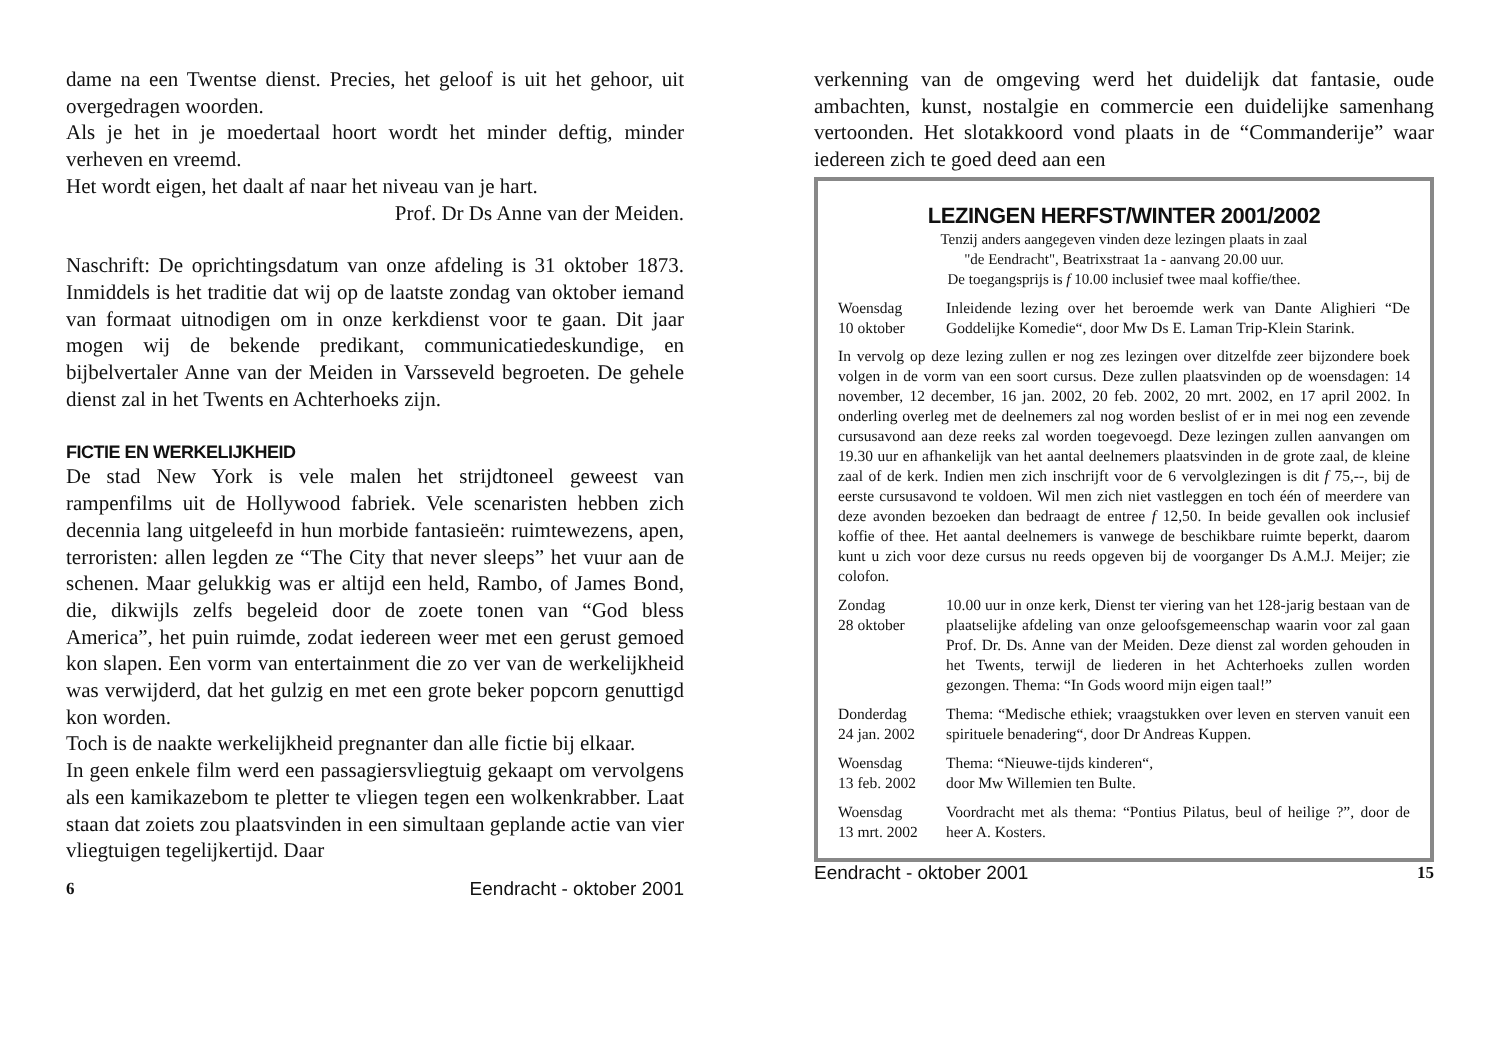dame na een Twentse dienst. Precies, het geloof is uit het gehoor, uit overgedragen woorden.
Als je het in je moedertaal hoort wordt het minder deftig, minder verheven en vreemd.
Het wordt eigen, het daalt af naar het niveau van je hart.
Prof. Dr Ds Anne van der Meiden.
Naschrift: De oprichtingsdatum van onze afdeling is 31 oktober 1873. Inmiddels is het traditie dat wij op de laatste zondag van oktober iemand van formaat uitnodigen om in onze kerkdienst voor te gaan. Dit jaar mogen wij de bekende predikant, communicatiedeskundige, en bijbelvertaler Anne van der Meiden in Varsseveld begroeten. De gehele dienst zal in het Twents en Achterhoeks zijn.
FICTIE EN WERKELIJKHEID
De stad New York is vele malen het strijdtoneel geweest van rampenfilms uit de Hollywood fabriek. Vele scenaristen hebben zich decennia lang uitgeleefd in hun morbide fantasieën: ruimtewezens, apen, terroristen: allen legden ze “The City that never sleeps” het vuur aan de schenen. Maar gelukkig was er altijd een held, Rambo, of James Bond, die, dikwijls zelfs begeleid door de zoete tonen van “God bless America”, het puin ruimde, zodat iedereen weer met een gerust gemoed kon slapen. Een vorm van entertainment die zo ver van de werkelijkheid was verwijderd, dat het gulzig en met een grote beker popcorn genuttigd kon worden.
Toch is de naakte werkelijkheid pregnanter dan alle fictie bij elkaar.
In geen enkele film werd een passagiersvliegtuig gekaapt om vervolgens als een kamikazebom te pletter te vliegen tegen een wolkenkrabber. Laat staan dat zoiets zou plaatsvinden in een simultaan geplande actie van vier vliegtuigen tegelijkertijd. Daar
6 Eendracht - oktober 2001
verkenning van de omgeving werd het duidelijk dat fantasie, oude ambachten, kunst, nostalgie en commercie een duidelijke samenhang vertoonden. Het slotakkoord vond plaats in de “Commanderije” waar iedereen zich te goed deed aan een
LEZINGEN HERFST/WINTER 2001/2002
Tenzij anders aangegeven vinden deze lezingen plaats in zaal
"de Eendracht", Beatrixstraat 1a - aanvang 20.00 uur.
De toegangsprijs is f 10.00 inclusief twee maal koffie/thee.
Woensdag
10 oktober
Inleidende lezing over het beroemde werk van Dante Alighieri “De Goddelijke Komedie“, door Mw Ds E. Laman Trip-Klein Starink.
In vervolg op deze lezing zullen er nog zes lezingen over ditzelfde zeer bijzondere boek volgen in de vorm van een soort cursus. Deze zullen plaatsvinden op de woensdagen: 14 november, 12 december, 16 jan. 2002, 20 feb. 2002, 20 mrt. 2002, en 17 april 2002. In onderling overleg met de deelnemers zal nog worden beslist of er in mei nog een zevende cursusavond aan deze reeks zal worden toegevoegd. Deze lezingen zullen aanvangen om 19.30 uur en afhankelijk van het aantal deelnemers plaatsvinden in de grote zaal, de kleine zaal of de kerk. Indien men zich inschrijft voor de 6 vervolglezingen is dit f 75,--, bij de eerste cursusavond te voldoen. Wil men zich niet vastleggen en toch één of meerdere van deze avonden bezoeken dan bedraagt de entree f 12,50. In beide gevallen ook inclusief koffie of thee. Het aantal deelnemers is vanwege de beschikbare ruimte beperkt, daarom kunt u zich voor deze cursus nu reeds opgeven bij de voorganger Ds A.M.J. Meijer; zie colofon.
Zondag
28 oktober
10.00 uur in onze kerk, Dienst ter viering van het 128-jarig bestaan van de plaatselijke afdeling van onze geloofsgemeenschap waarin voor zal gaan Prof. Dr. Ds. Anne van der Meiden. Deze dienst zal worden gehouden in het Twents, terwijl de liederen in het Achterhoeks zullen worden gezongen. Thema: “In Gods woord mijn eigen taal!”
Donderdag
24 jan. 2002
Thema: “Medische ethiek; vraagstukken over leven en sterven vanuit een spirituele benadering“, door Dr Andreas Kuppen.
Woensdag
13 feb. 2002
Thema: “Nieuwe-tijds kinderen“,
door Mw Willemien ten Bulte.
Woensdag
13 mrt. 2002
Voordracht met als thema: “Pontius Pilatus, beul of heilige ?”, door de heer A. Kosters.
Eendracht - oktober 2001 15